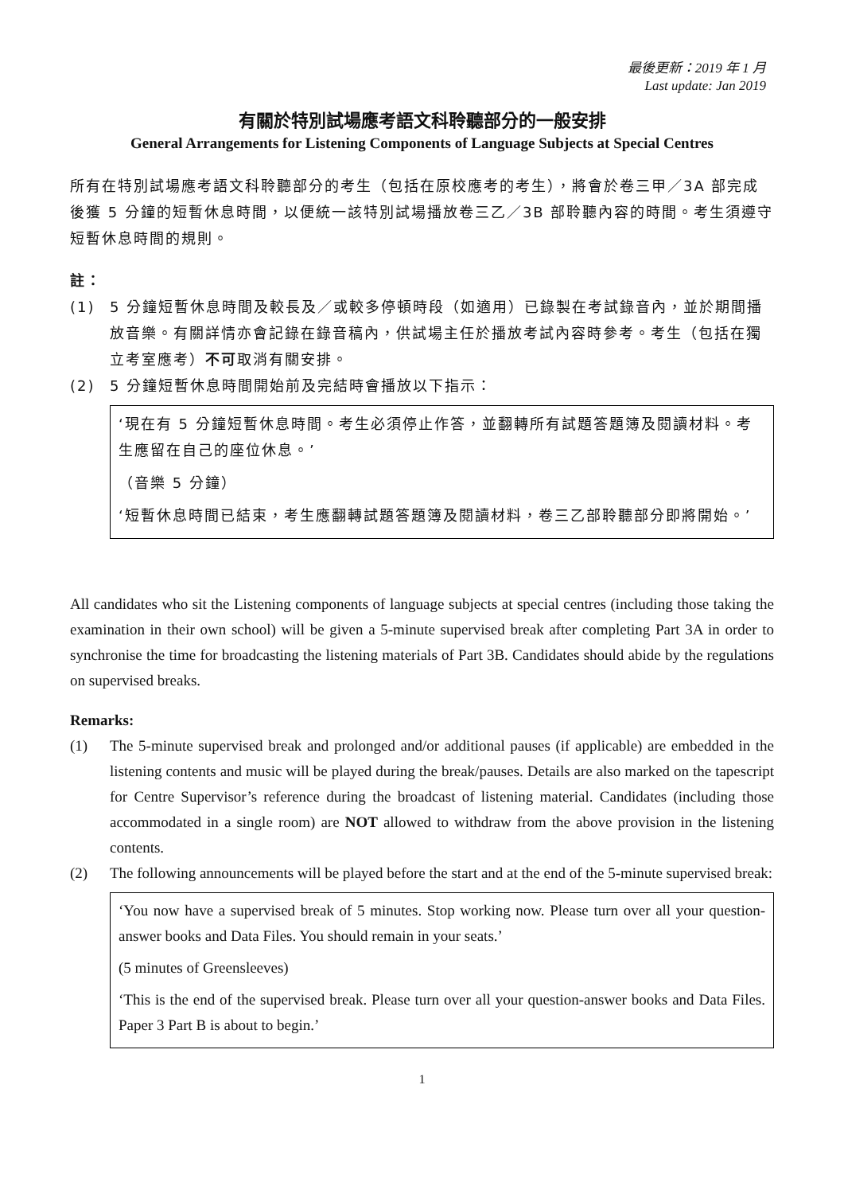最後更新：2019 年 1 月
Last update: Jan 2019
有關於特別試場應考語文科聆聽部分的一般安排
General Arrangements for Listening Components of Language Subjects at Special Centres
所有在特別試場應考語文科聆聽部分的考生（包括在原校應考的考生），將會於卷三甲／3A 部完成後獲 5 分鐘的短暫休息時間，以便統一該特別試場播放卷三乙／3B 部聆聽內容的時間。考生須遵守短暫休息時間的規則。
註：
(1) 5 分鐘短暫休息時間及較長及／或較多停頓時段（如適用）已錄製在考試錄音內，並於期間播放音樂。有關詳情亦會記錄在錄音稿內，供試場主任於播放考試內容時參考。考生（包括在獨立考室應考）不可取消有關安排。
(2) 5 分鐘短暫休息時間開始前及完結時會播放以下指示：
‘現在有 5 分鐘短暫休息時間。考生必須停止作答，並翻轉所有試題答題簿及閱讀材料。考生應留在自己的座位休息。’
（音樂 5 分鐘）
‘短暫休息時間已結束，考生應翻轉試題答題簿及閱讀材料，卷三乙部聆聽部分即將開始。’
All candidates who sit the Listening components of language subjects at special centres (including those taking the examination in their own school) will be given a 5-minute supervised break after completing Part 3A in order to synchronise the time for broadcasting the listening materials of Part 3B. Candidates should abide by the regulations on supervised breaks.
Remarks:
(1) The 5-minute supervised break and prolonged and/or additional pauses (if applicable) are embedded in the listening contents and music will be played during the break/pauses. Details are also marked on the tapescript for Centre Supervisor’s reference during the broadcast of listening material. Candidates (including those accommodated in a single room) are NOT allowed to withdraw from the above provision in the listening contents.
(2) The following announcements will be played before the start and at the end of the 5-minute supervised break:
‘You now have a supervised break of 5 minutes. Stop working now. Please turn over all your question-answer books and Data Files. You should remain in your seats.’
(5 minutes of Greensleeves)
‘This is the end of the supervised break. Please turn over all your question-answer books and Data Files. Paper 3 Part B is about to begin.’
1